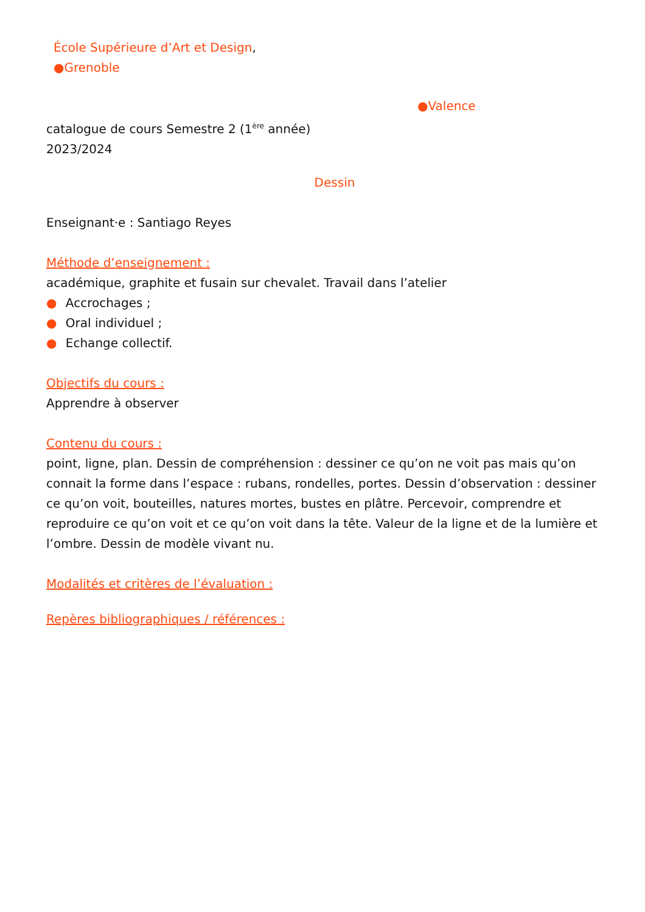École Supérieure d’Art et Design,
●Grenoble
●Valence
catalogue de cours Semestre 2 (1<sup>ère</sup> année)
2023/2024
Dessin
Enseignant·e : Santiago Reyes
Méthode d’enseignement :
académique, graphite et fusain sur chevalet. Travail dans l’atelier
● Accrochages ;
● Oral individuel ;
● Echange collectif.
Objectifs du cours :
Apprendre à observer
Contenu du cours :
point, ligne, plan. Dessin de compréhension : dessiner ce qu’on ne voit pas mais qu’on connait la forme dans l’espace : rubans, rondelles, portes. Dessin d’observation : dessiner ce qu’on voit, bouteilles, natures mortes, bustes en plâtre. Percevoir, comprendre et reproduire ce qu’on voit et ce qu’on voit dans la tête. Valeur de la ligne et de la lumière et l’ombre. Dessin de modèle vivant nu.
Modalités et critères de l’évaluation :
Repères bibliographiques / références :